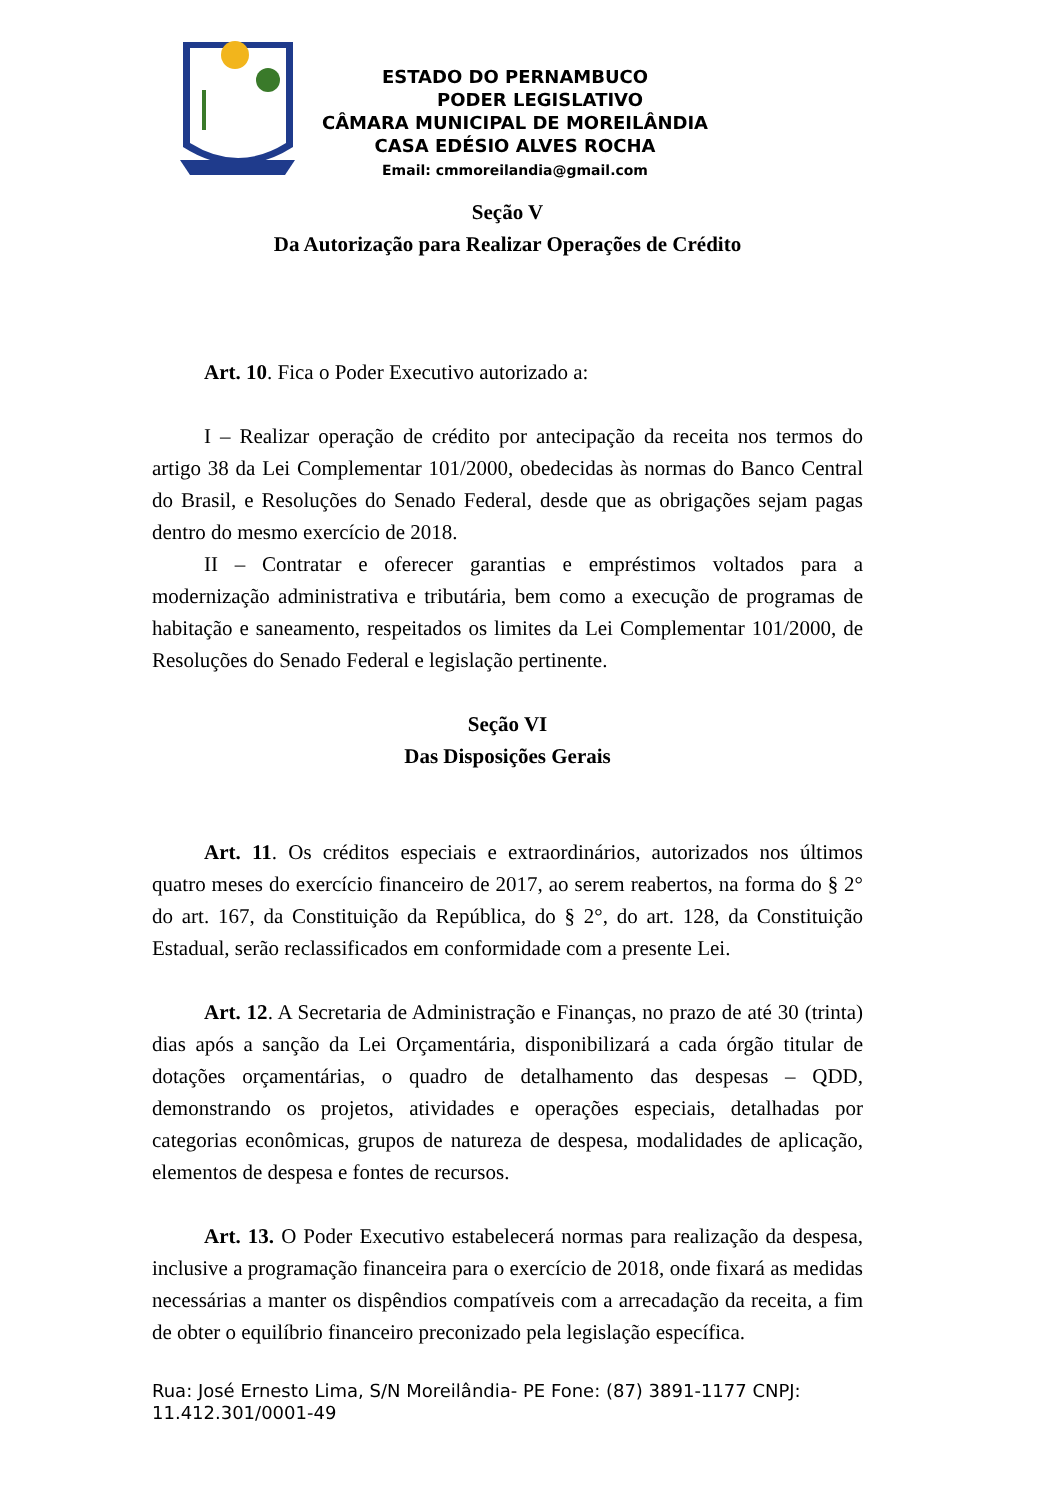ESTADO DO PERNAMBUCO
PODER LEGISLATIVO
CÂMARA MUNICIPAL DE MOREILÂNDIA
CASA EDÉSIO ALVES ROCHA
Email: cmmoreilandia@gmail.com
Seção V
Da Autorização para Realizar Operações de Crédito
Art. 10. Fica o Poder Executivo autorizado a:
I – Realizar operação de crédito por antecipação da receita nos termos do artigo 38 da Lei Complementar 101/2000, obedecidas às normas do Banco Central do Brasil, e Resoluções do Senado Federal, desde que as obrigações sejam pagas dentro do mesmo exercício de 2018.
II – Contratar e oferecer garantias e empréstimos voltados para a modernização administrativa e tributária, bem como a execução de programas de habitação e saneamento, respeitados os limites da Lei Complementar 101/2000, de Resoluções do Senado Federal e legislação pertinente.
Seção VI
Das Disposições Gerais
Art. 11. Os créditos especiais e extraordinários, autorizados nos últimos quatro meses do exercício financeiro de 2017, ao serem reabertos, na forma do § 2° do art. 167, da Constituição da República, do § 2°, do art. 128, da Constituição Estadual, serão reclassificados em conformidade com a presente Lei.
Art. 12. A Secretaria de Administração e Finanças, no prazo de até 30 (trinta) dias após a sanção da Lei Orçamentária, disponibilizará a cada órgão titular de dotações orçamentárias, o quadro de detalhamento das despesas – QDD, demonstrando os projetos, atividades e operações especiais, detalhadas por categorias econômicas, grupos de natureza de despesa, modalidades de aplicação, elementos de despesa e fontes de recursos.
Art. 13. O Poder Executivo estabelecerá normas para realização da despesa, inclusive a programação financeira para o exercício de 2018, onde fixará as medidas necessárias a manter os dispêndios compatíveis com a arrecadação da receita, a fim de obter o equilíbrio financeiro preconizado pela legislação específica.
Rua: José Ernesto Lima, S/N Moreilândia- PE Fone: (87) 3891-1177 CNPJ: 11.412.301/0001-49